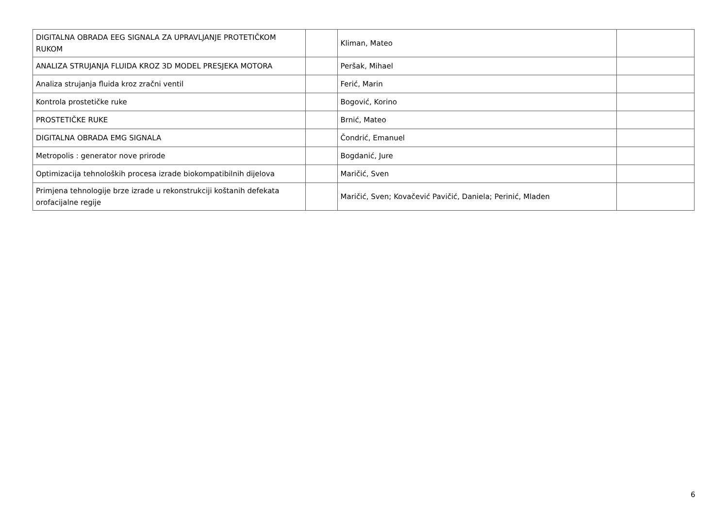| DIGITALNA OBRADA EEG SIGNALA ZA UPRAVLJANJE PROTETIČKOM RUKOM | | Kliman, Mateo | |
| ANALIZA STRUJANJA FLUIDA KROZ 3D MODEL PRESJEKA MOTORA | | Peršak, Mihael | |
| Analiza strujanja fluida kroz zračni ventil | | Ferić, Marin | |
| Kontrola prostetičke ruke | | Bogović, Korino | |
| PROSTETIČKE RUKE | | Brnić, Mateo | |
| DIGITALNA OBRADA EMG SIGNALA | | Čondrić, Emanuel | |
| Metropolis : generator nove prirode | | Bogdanić, Jure | |
| Optimizacija tehnoloških procesa izrade biokompatibilnih dijelova | | Maričić, Sven | |
| Primjena tehnologije brze izrade u rekonstrukciji koštanih defekata orofacijalne regije | | Maričić, Sven; Kovačević Pavičić, Daniela; Perinić, Mladen | |
6